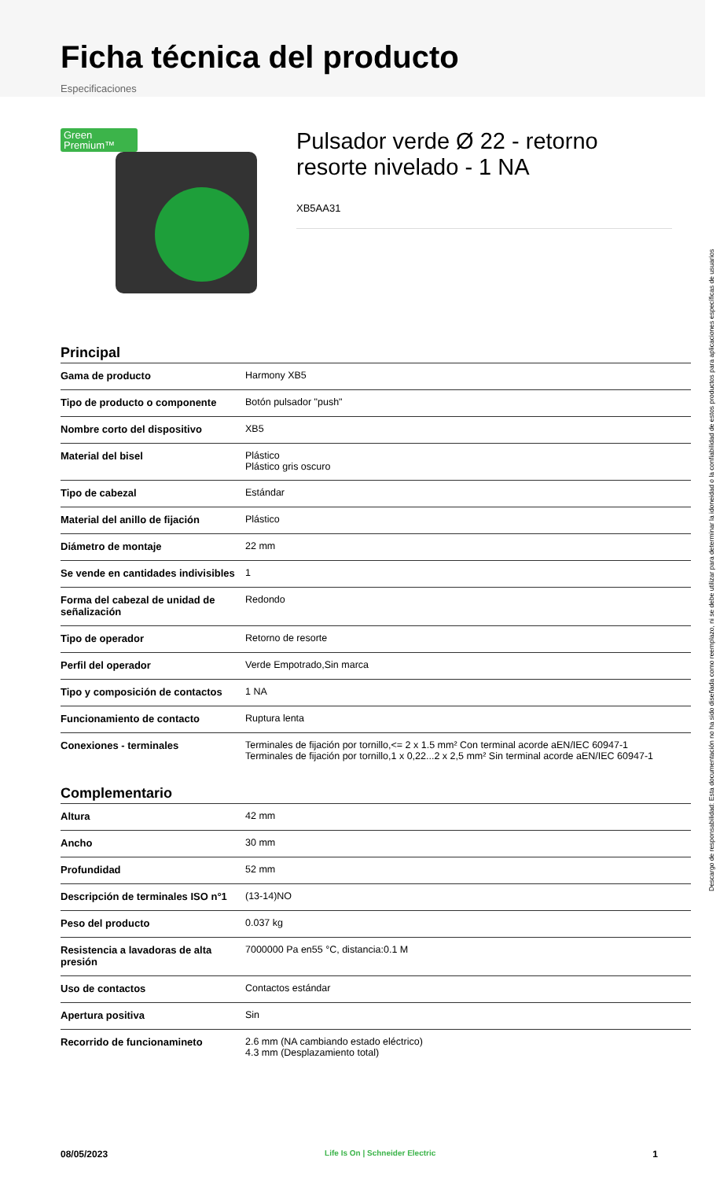Ficha técnica del producto
Especificaciones
Green Premium™
Pulsador verde Ø 22 - retorno resorte nivelado - 1 NA
XB5AA31
Descargo de responsabilidad: Esta documentación no ha sido diseñada como reemplazo, ni se debe utilizar para determinar la idoneidad o la confiabilidad de estos productos para aplicaciones específicas de usuarios
Principal
| Gama de producto | Harmony XB5 |
| Tipo de producto o componente | Botón pulsador "push" |
| Nombre corto del dispositivo | XB5 |
| Material del bisel | Plástico Plástico gris oscuro |
| Tipo de cabezal | Estándar |
| Material del anillo de fijación | Plástico |
| Diámetro de montaje | 22 mm |
| Se vende en cantidades indivisibles | 1 |
| Forma del cabezal de unidad de señalización | Redondo |
| Tipo de operador | Retorno de resorte |
| Perfil del operador | Verde Empotrado,Sin marca |
| Tipo y composición de contactos | 1 NA |
| Funcionamiento de contacto | Ruptura lenta |
| Conexiones - terminales | Terminales de fijación por tornillo,<= 2 x 1.5 mm² Con terminal acorde aEN/IEC 60947-1 Terminales de fijación por tornillo,1 x 0,22...2 x 2,5 mm² Sin terminal acorde aEN/IEC 60947-1 |
Complementario
| Altura | 42 mm |
| Ancho | 30 mm |
| Profundidad | 52 mm |
| Descripción de terminales ISO n°1 | (13-14)NO |
| Peso del producto | 0.037 kg |
| Resistencia a lavadoras de alta presión | 7000000 Pa en55 °C, distancia:0.1 M |
| Uso de contactos | Contactos estándar |
| Apertura positiva | Sin |
| Recorrido de funcionamineto | 2.6 mm (NA cambiando estado eléctrico) 4.3 mm (Desplazamiento total) |
08/05/2023 Life Is On | Schneider Electric 1